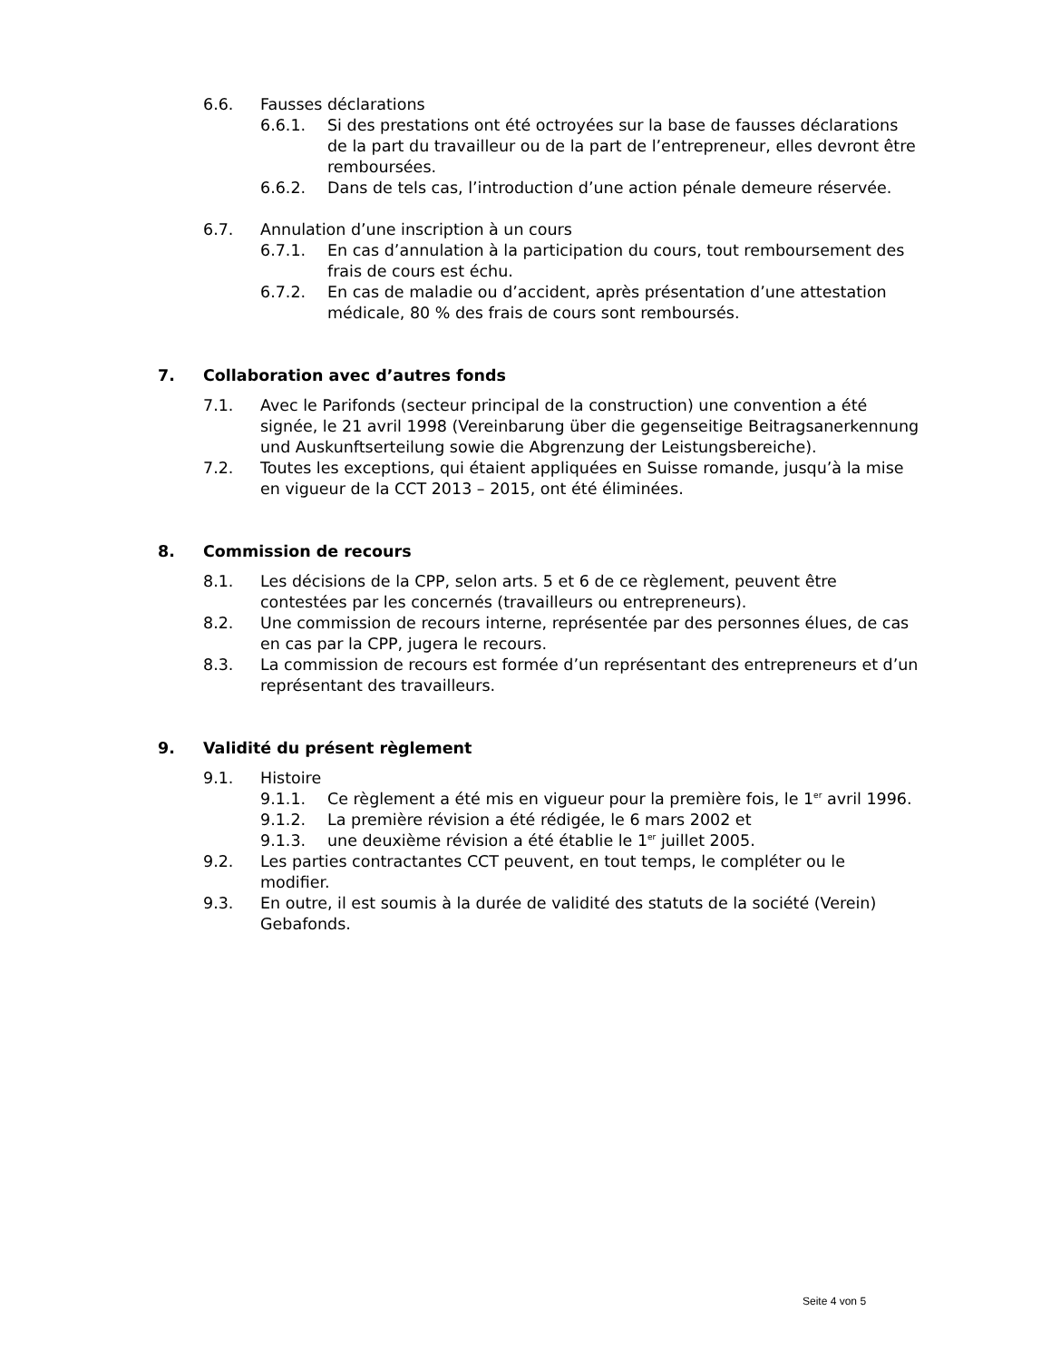6.6. Fausses déclarations
6.6.1. Si des prestations ont été octroyées sur la base de fausses déclarations de la part du travailleur ou de la part de l’entrepreneur, elles devront être remboursées.
6.6.2. Dans de tels cas, l’introduction d’une action pénale demeure réservée.
6.7. Annulation d’une inscription à un cours
6.7.1. En cas d’annulation à la participation du cours, tout remboursement des frais de cours est échu.
6.7.2. En cas de maladie ou d’accident, après présentation d’une attestation médicale, 80 % des frais de cours sont remboursés.
7. Collaboration avec d’autres fonds
7.1. Avec le Parifonds (secteur principal de la construction) une convention a été signée, le 21 avril 1998 (Vereinbarung über die gegenseitige Beitragsanerkennung und Auskunftserteilung sowie die Abgrenzung der Leistungsbereiche).
7.2. Toutes les exceptions, qui étaient appliquées en Suisse romande, jusqu’à la mise en vigueur de la CCT 2013 – 2015, ont été éliminées.
8. Commission de recours
8.1. Les décisions de la CPP, selon arts. 5 et 6 de ce règlement, peuvent être contestées par les concernés (travailleurs ou entrepreneurs).
8.2. Une commission de recours interne, représentée par des personnes élues, de cas en cas par la CPP, jugera le recours.
8.3. La commission de recours est formée d’un représentant des entrepreneurs et d’un représentant des travailleurs.
9. Validité du présent règlement
9.1. Histoire
9.1.1. Ce règlement a été mis en vigueur pour la première fois, le 1<sup>er</sup> avril 1996.
9.1.2. La première révision a été rédigée, le 6 mars 2002 et
9.1.3. une deuxième révision a été établie le 1<sup>er</sup> juillet 2005.
9.2. Les parties contractantes CCT peuvent, en tout temps, le compléter ou le modifier.
9.3. En outre, il est soumis à la durée de validité des statuts de la société (Verein) Gebafonds.
Seite 4 von 5